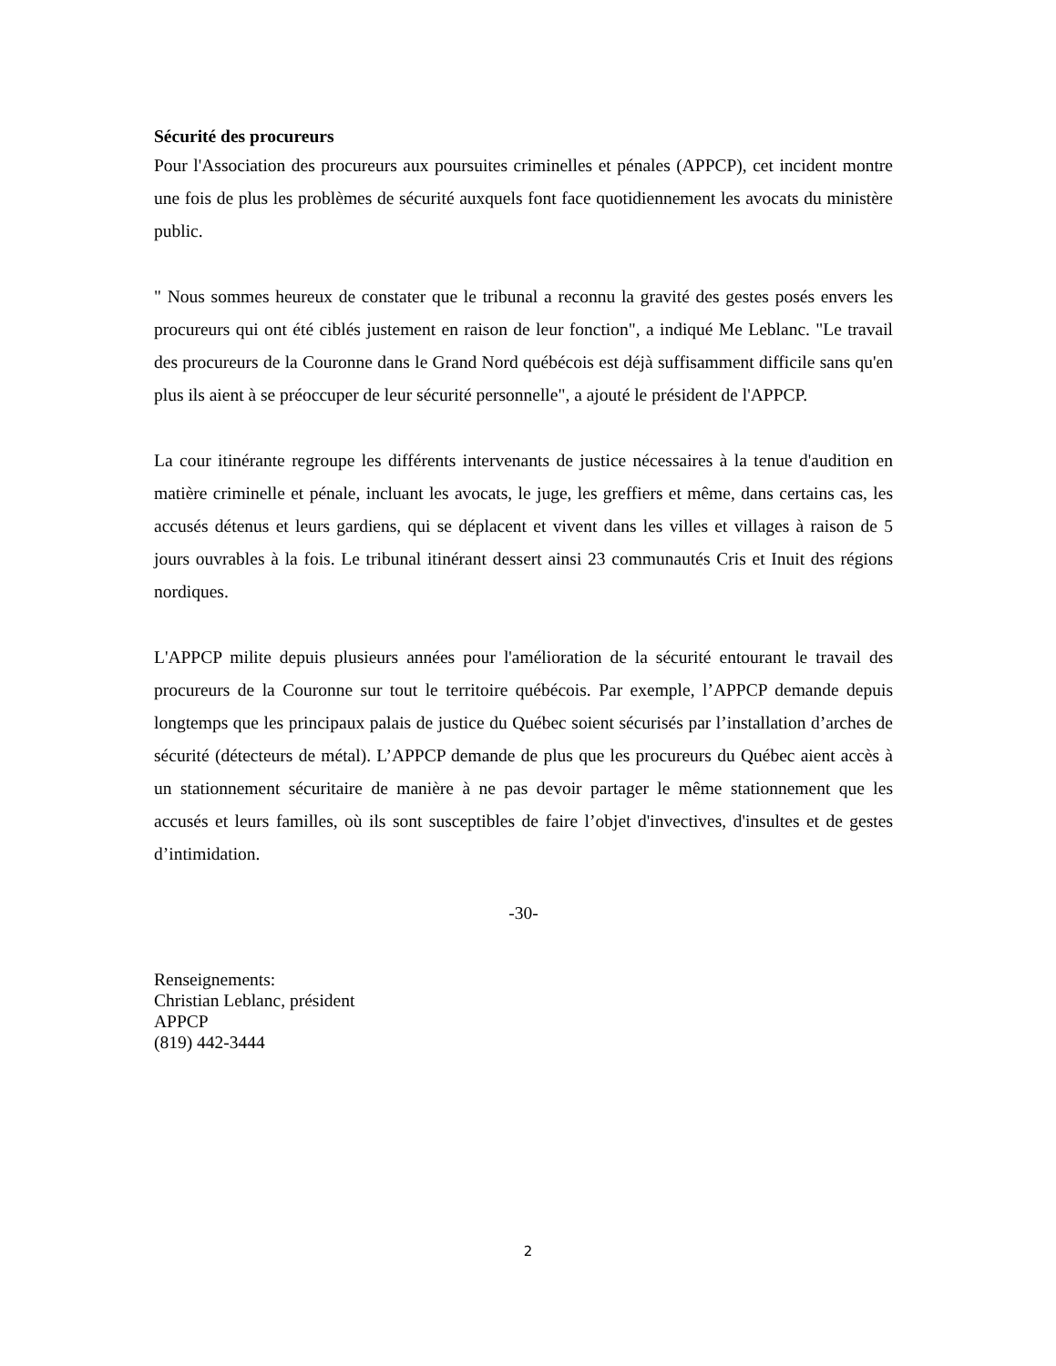Sécurité des procureurs
Pour l'Association des procureurs aux poursuites criminelles et pénales (APPCP), cet incident montre une fois de plus les problèmes de sécurité auxquels font face quotidiennement les avocats du ministère public.
" Nous sommes heureux de constater que le tribunal a reconnu la gravité des gestes posés envers les procureurs qui ont été ciblés justement en raison de leur fonction", a indiqué Me Leblanc. "Le travail des procureurs de la Couronne dans le Grand Nord québécois est déjà suffisamment difficile sans qu'en plus ils aient à se préoccuper de leur sécurité personnelle", a ajouté le président de l'APPCP.
La cour itinérante regroupe les différents intervenants de justice nécessaires à la tenue d'audition en matière criminelle et pénale, incluant les avocats, le juge, les greffiers et même, dans certains cas, les accusés détenus et leurs gardiens, qui se déplacent et vivent dans les villes et villages à raison de 5 jours ouvrables à la fois. Le tribunal itinérant dessert ainsi 23 communautés Cris et Inuit des régions nordiques.
L'APPCP milite depuis plusieurs années pour l'amélioration de la sécurité entourant le travail des procureurs de la Couronne sur tout le territoire québécois. Par exemple, l’APPCP demande depuis longtemps que les principaux palais de justice du Québec soient sécurisés par l’installation d’arches de sécurité (détecteurs de métal). L’APPCP demande de plus que les procureurs du Québec aient accès à un stationnement sécuritaire de manière à ne pas devoir partager le même stationnement que les accusés et leurs familles, où ils sont susceptibles de faire l’objet d'invectives, d'insultes et de gestes d’intimidation.
-30-
Renseignements:
Christian Leblanc, président
APPCP
(819) 442-3444
2